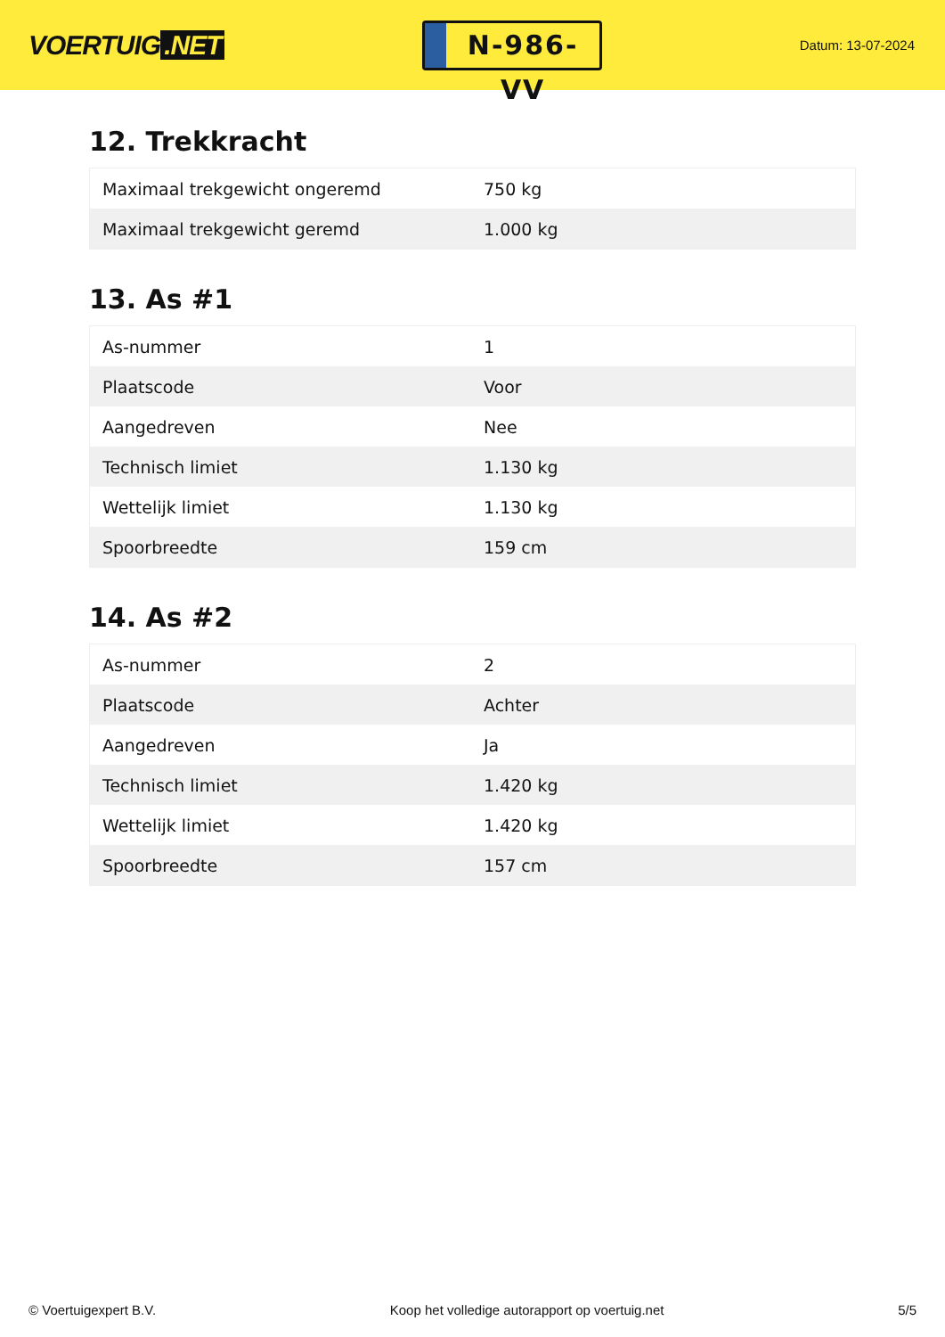VOERTUIG.NET
N-986-VV
Datum: 13-07-2024
12. Trekkracht
| Maximaal trekgewicht ongeremd | 750 kg |
| Maximaal trekgewicht geremd | 1.000 kg |
13. As #1
| As-nummer | 1 |
| Plaatscode | Voor |
| Aangedreven | Nee |
| Technisch limiet | 1.130 kg |
| Wettelijk limiet | 1.130 kg |
| Spoorbreedte | 159 cm |
14. As #2
| As-nummer | 2 |
| Plaatscode | Achter |
| Aangedreven | Ja |
| Technisch limiet | 1.420 kg |
| Wettelijk limiet | 1.420 kg |
| Spoorbreedte | 157 cm |
© Voertuigexpert B.V. Koop het volledige autorapport op voertuig.net 5/5